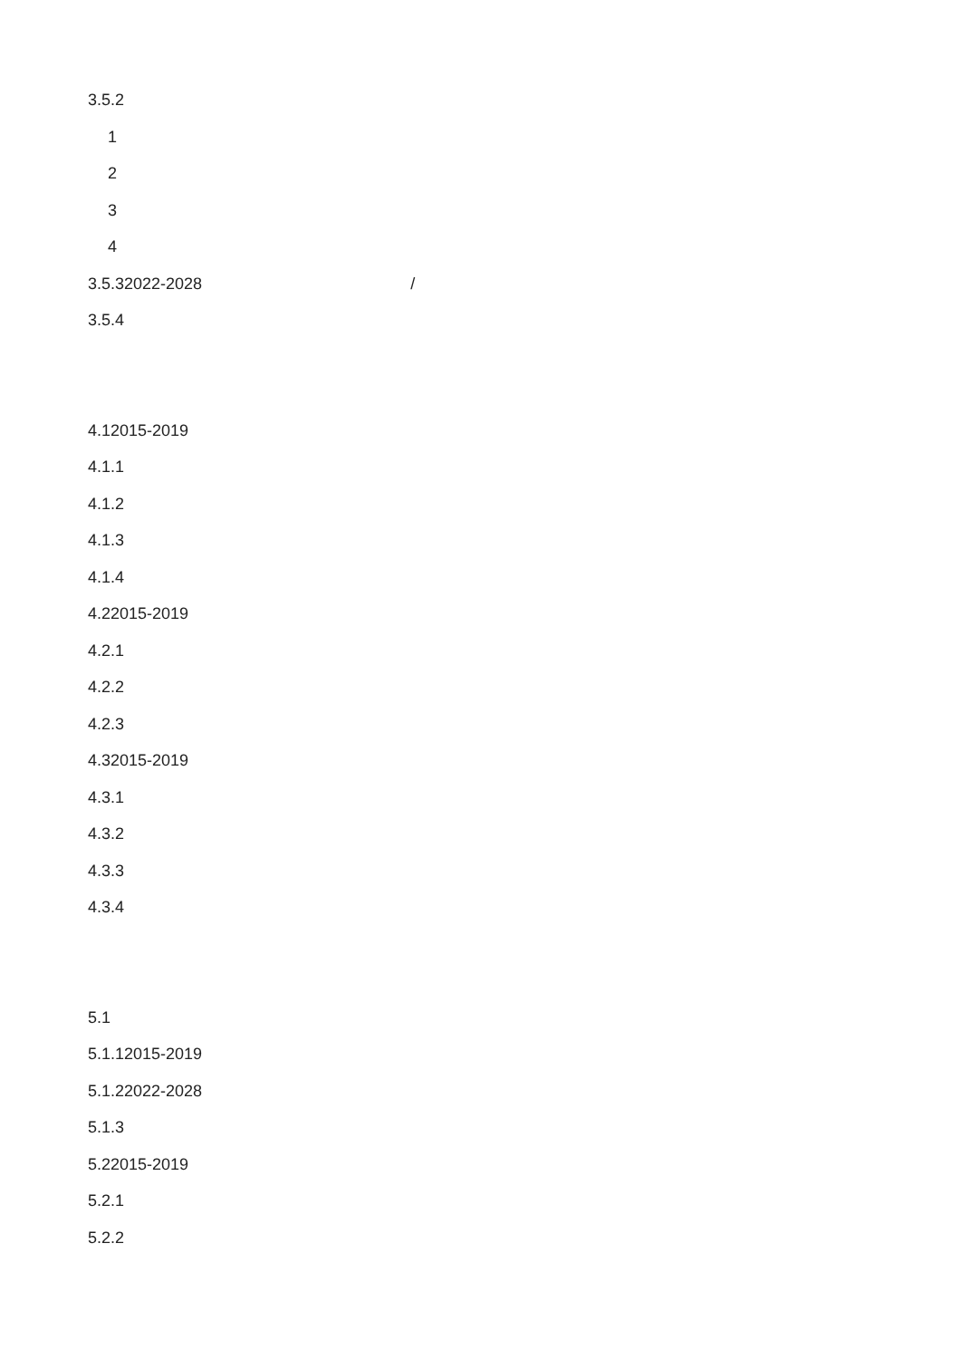3.5.2
1
2
3
4
3.5.32022-2028 /
3.5.4
4.12015-2019
4.1.1
4.1.2
4.1.3
4.1.4
4.22015-2019
4.2.1
4.2.2
4.2.3
4.32015-2019
4.3.1
4.3.2
4.3.3
4.3.4
5.1
5.1.12015-2019
5.1.22022-2028
5.1.3
5.22015-2019
5.2.1
5.2.2